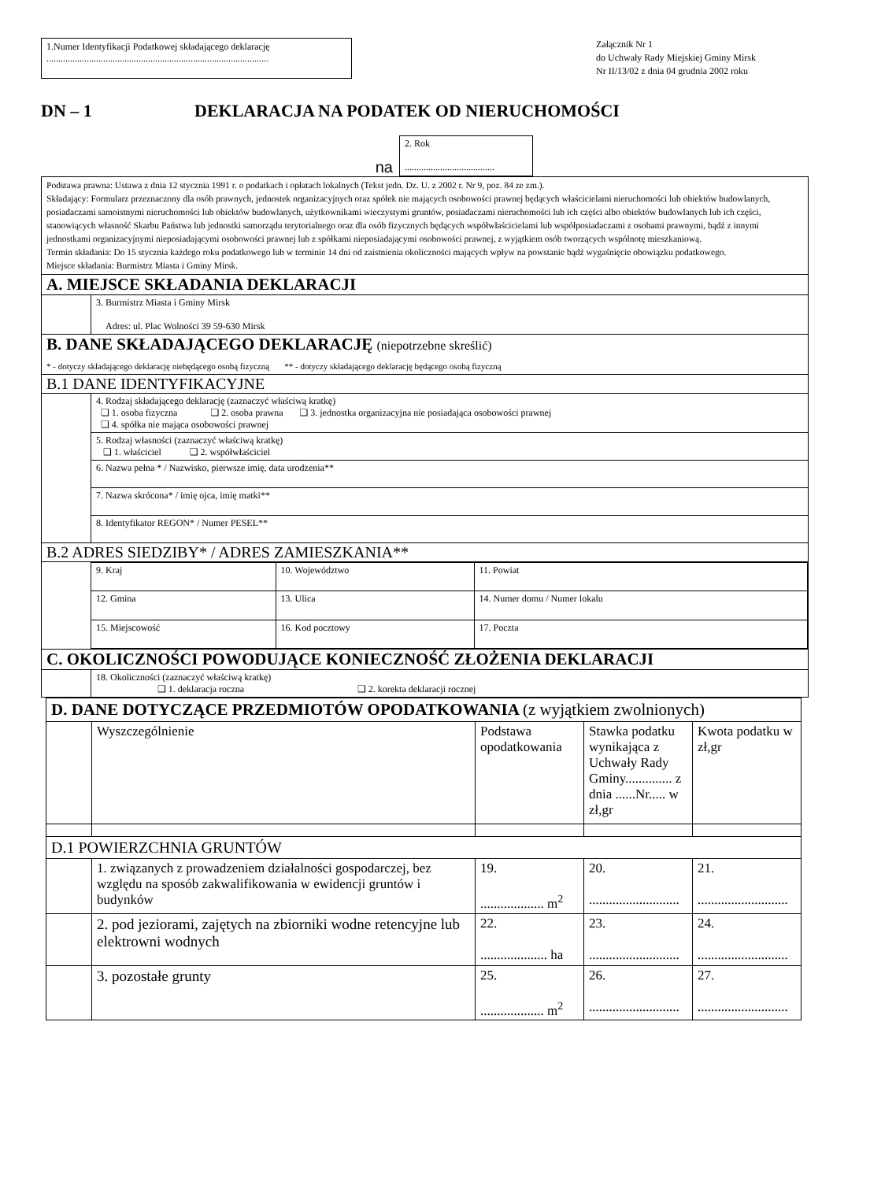1.Numer Identyfikacji Podatkowej składającego deklarację
..............................................................................................
Załącznik Nr 1
do Uchwały Rady Miejskiej Gminy Mirsk
Nr II/13/02 z dnia 04 grudnia 2002 roku
DN – 1 DEKLARACJA NA PODATEK OD NIERUCHOMOŚCI
na
2. Rok
......................................
Podstawa prawna: Ustawa z dnia 12 stycznia 1991 r. o podatkach i opłatach lokalnych (Tekst jedn. Dz. U. z 2002 r. Nr 9, poz. 84 ze zm.).
Składający: Formularz przeznaczony dla osób prawnych, jednostek organizacyjnych oraz spółek nie mających osobowości prawnej będących właścicielami nieruchomości lub obiektów budowlanych, posiadaczami samoistnymi nieruchomości lub obiektów budowlanych, użytkownikami wieczystymi gruntów, posiadaczami nieruchomości lub ich części albo obiektów budowlanych lub ich części, stanowiących własność Skarbu Państwa lub jednostki samorządu terytorialnego oraz dla osób fizycznych będących współwłaścicielami lub współposiadaczami z osobami prawnymi, bądź z innymi jednostkami organizacyjnymi nieposiadającymi osobowości prawnej lub z spółkami nieposiadającymi osobowości prawnej, z wyjątkiem osób tworzących wspólnotę mieszkaniową.
Termin składania: Do 15 stycznia każdego roku podatkowego lub w terminie 14 dni od zaistnienia okoliczności mających wpływ na powstanie bądź wygaśnięcie obowiązku podatkowego.
Miejsce składania: Burmistrz Miasta i Gminy Mirsk.
A. MIEJSCE SKŁADANIA DEKLARACJI
3. Burmistrz Miasta i Gminy Mirsk
Adres: ul. Plac Wolności 39 59-630 Mirsk
B. DANE SKŁADAJĄCEGO DEKLARACJĘ (niepotrzebne skreślić)
* - dotyczy składającego deklarację niebędącego osobą fizyczną ** - dotyczy składającego deklarację będącego osobą fizyczną
B.1 DANE IDENTYFIKACYJNE
4. Rodzaj składającego deklarację (zaznaczyć właściwą kratkę)
❑ 1. osoba fizyczna ❑ 2. osoba prawna ❑ 3. jednostka organizacyjna nie posiadająca osobowości prawnej
❑ 4. spółka nie mająca osobowości prawnej
5. Rodzaj własności (zaznaczyć właściwą kratkę)
❑ 1. właściciel ❑ 2. współwłaściciel
6. Nazwa pełna * / Nazwisko, pierwsze imię, data urodzenia**
7. Nazwa skrócona* / imię ojca, imię matki**
8. Identyfikator REGON* / Numer PESEL**
B.2 ADRES SIEDZIBY* / ADRES ZAMIESZKANIA**
| 9. Kraj | 10. Województwo | 11. Powiat |
| 12. Gmina | 13. Ulica | 14. Numer domu / Numer lokalu |
| 15. Miejscowość | 16. Kod pocztowy | 17. Poczta |
C. OKOLICZNOŚCI POWODUJĄCE KONIECZNOŚĆ ZŁOŻENIA DEKLARACJI
18. Okoliczności (zaznaczyć właściwą kratkę)
❑ 1. deklaracja roczna ❑ 2. korekta deklaracji rocznej
| D. DANE DOTYCZĄCE PRZEDMIOTÓW OPODATKOWANIA (z wyjątkiem zwolnionych) | | | | |
| --- | --- | --- | --- | --- |
| | Wyszczególnienie | Podstawa opodatkowania | Stawka podatku wynikająca z Uchwały Rady Gminy.............. z dnia ......Nr..... w zł,gr | Kwota podatku w zł,gr |
| D.1 POWIERZCHNIA GRUNTÓW | | | | |
| | 1. związanych z prowadzeniem działalności gospodarczej, bez względu na sposób zakwalifikowania w ewidencji gruntów i budynków | 19. ................... m<sup>2</sup> | 20. ........................... | 21. ........................... |
| | 2. pod jeziorami, zajętych na zbiorniki wodne retencyjne lub elektrowni wodnych | 22. .................... ha | 23. ........................... | 24. ........................... |
| | 3. pozostałe grunty | 25. ................... m<sup>2</sup> | 26. ........................... | 27. ........................... |